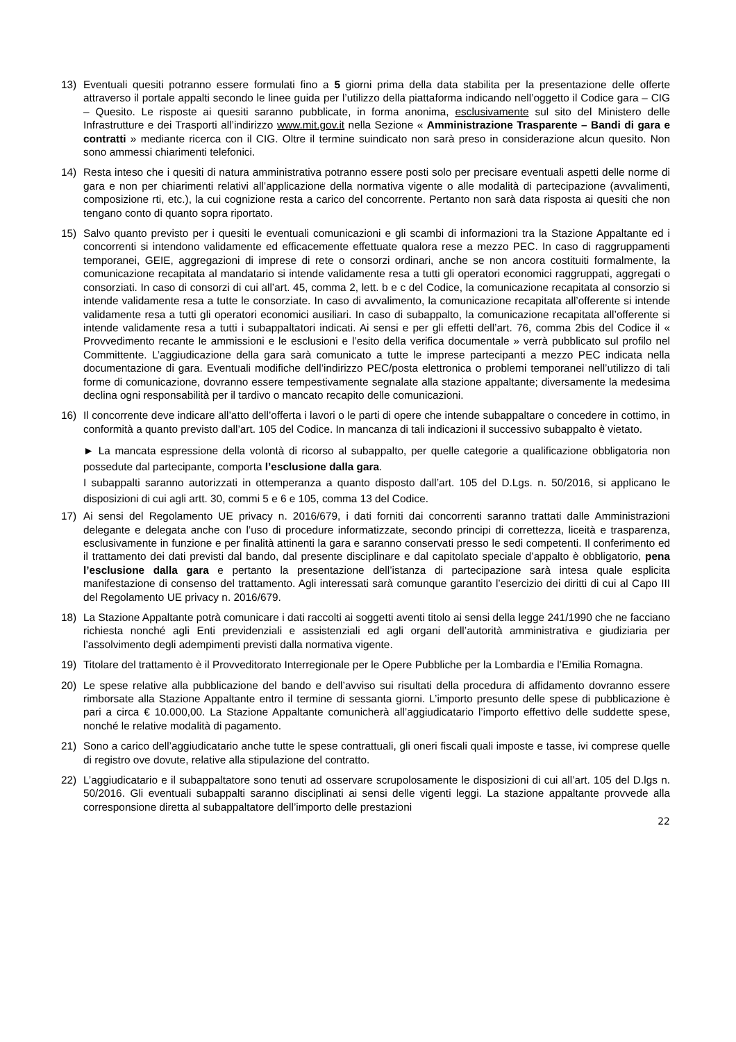13) Eventuali quesiti potranno essere formulati fino a 5 giorni prima della data stabilita per la presentazione delle offerte attraverso il portale appalti secondo le linee guida per l’utilizzo della piattaforma indicando nell’oggetto il Codice gara – CIG – Quesito. Le risposte ai quesiti saranno pubblicate, in forma anonima, esclusivamente sul sito del Ministero delle Infrastrutture e dei Trasporti all’indirizzo www.mit.gov.it nella Sezione « Amministrazione Trasparente – Bandi di gara e contratti » mediante ricerca con il CIG. Oltre il termine suindicato non sarà preso in considerazione alcun quesito. Non sono ammessi chiarimenti telefonici.
14) Resta inteso che i quesiti di natura amministrativa potranno essere posti solo per precisare eventuali aspetti delle norme di gara e non per chiarimenti relativi all’applicazione della normativa vigente o alle modalità di partecipazione (avvalimenti, composizione rti, etc.), la cui cognizione resta a carico del concorrente. Pertanto non sarà data risposta ai quesiti che non tengano conto di quanto sopra riportato.
15) Salvo quanto previsto per i quesiti le eventuali comunicazioni e gli scambi di informazioni tra la Stazione Appaltante ed i concorrenti si intendono validamente ed efficacemente effettuate qualora rese a mezzo PEC. In caso di raggruppamenti temporanei, GEIE, aggregazioni di imprese di rete o consorzi ordinari, anche se non ancora costituiti formalmente, la comunicazione recapitata al mandatario si intende validamente resa a tutti gli operatori economici raggruppati, aggregati o consorziati. In caso di consorzi di cui all’art. 45, comma 2, lett. b e c del Codice, la comunicazione recapitata al consorzio si intende validamente resa a tutte le consorziate. In caso di avvalimento, la comunicazione recapitata all’offerente si intende validamente resa a tutti gli operatori economici ausiliari. In caso di subappalto, la comunicazione recapitata all’offerente si intende validamente resa a tutti i subappaltatori indicati. Ai sensi e per gli effetti dell’art. 76, comma 2bis del Codice il « Provvedimento recante le ammissioni e le esclusioni e l’esito della verifica documentale » verrà pubblicato sul profilo nel Committente. L’aggiudicazione della gara sarà comunicato a tutte le imprese partecipanti a mezzo PEC indicata nella documentazione di gara. Eventuali modifiche dell’indirizzo PEC/posta elettronica o problemi temporanei nell’utilizzo di tali forme di comunicazione, dovranno essere tempestivamente segnalate alla stazione appaltante; diversamente la medesima declina ogni responsabilità per il tardivo o mancato recapito delle comunicazioni.
16) Il concorrente deve indicare all’atto dell’offerta i lavori o le parti di opere che intende subappaltare o concedere in cottimo, in conformità a quanto previsto dall’art. 105 del Codice. In mancanza di tali indicazioni il successivo subappalto è vietato.
► La mancata espressione della volontà di ricorso al subappalto, per quelle categorie a qualificazione obbligatoria non possedute dal partecipante, comporta l’esclusione dalla gara.
I subappalti saranno autorizzati in ottemperanza a quanto disposto dall’art. 105 del D.Lgs. n. 50/2016, si applicano le disposizioni di cui agli artt. 30, commi 5 e 6 e 105, comma 13 del Codice.
17) Ai sensi del Regolamento UE privacy n. 2016/679, i dati forniti dai concorrenti saranno trattati dalle Amministrazioni delegante e delegata anche con l’uso di procedure informatizzate, secondo principi di correttezza, liceità e trasparenza, esclusivamente in funzione e per finalità attinenti la gara e saranno conservati presso le sedi competenti. Il conferimento ed il trattamento dei dati previsti dal bando, dal presente disciplinare e dal capitolato speciale d’appalto è obbligatorio, pena l’esclusione dalla gara e pertanto la presentazione dell’istanza di partecipazione sarà intesa quale esplicita manifestazione di consenso del trattamento. Agli interessati sarà comunque garantito l’esercizio dei diritti di cui al Capo III del Regolamento UE privacy n. 2016/679.
18) La Stazione Appaltante potrà comunicare i dati raccolti ai soggetti aventi titolo ai sensi della legge 241/1990 che ne facciano richiesta nonché agli Enti previdenziali e assistenziali ed agli organi dell’autorità amministrativa e giudiziaria per l’assolvimento degli adempimenti previsti dalla normativa vigente.
19) Titolare del trattamento è il Provveditorato Interregionale per le Opere Pubbliche per la Lombardia e l’Emilia Romagna.
20) Le spese relative alla pubblicazione del bando e dell’avviso sui risultati della procedura di affidamento dovranno essere rimborsate alla Stazione Appaltante entro il termine di sessanta giorni. L’importo presunto delle spese di pubblicazione è pari a circa € 10.000,00. La Stazione Appaltante comunicherà all’aggiudicatario l’importo effettivo delle suddette spese, nonché le relative modalità di pagamento.
21) Sono a carico dell’aggiudicatario anche tutte le spese contrattuali, gli oneri fiscali quali imposte e tasse, ivi comprese quelle di registro ove dovute, relative alla stipulazione del contratto.
22) L’aggiudicatario e il subappaltatore sono tenuti ad osservare scrupolosamente le disposizioni di cui all’art. 105 del D.lgs n. 50/2016. Gli eventuali subappalti saranno disciplinati ai sensi delle vigenti leggi. La stazione appaltante provvede alla corresponsione diretta al subappaltatore dell’importo delle prestazioni
22